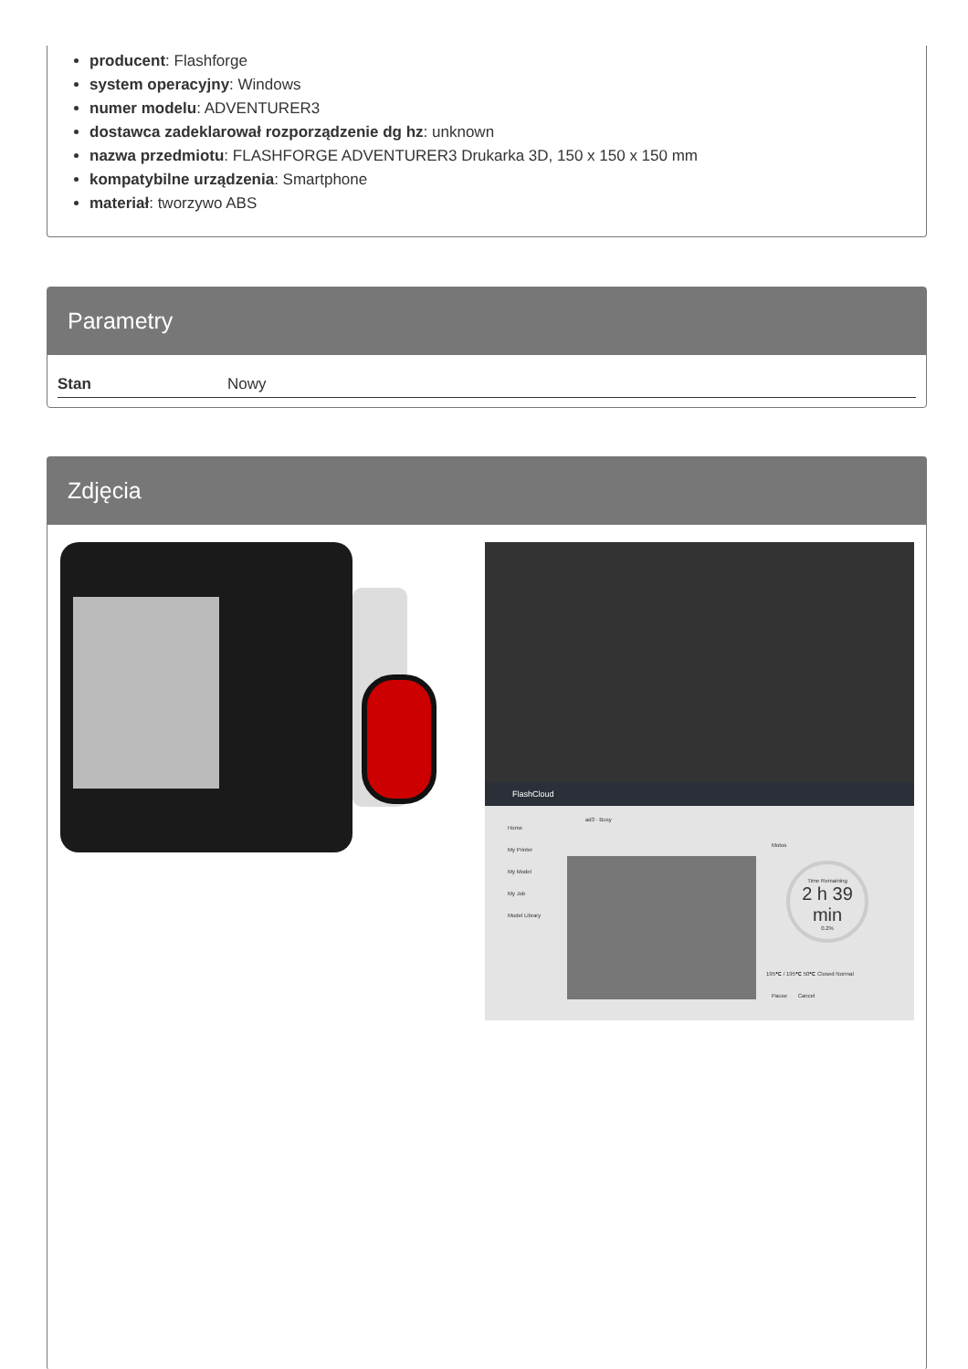producent: Flashforge
system operacyjny: Windows
numer modelu: ADVENTURER3
dostawca zadeklarował rozporządzenie dg hz: unknown
nazwa przedmiotu: FLASHFORGE ADVENTURER3 Drukarka 3D, 150 x 150 x 150 mm
kompatybilne urządzenia: Smartphone
materiał: tworzywo ABS
Parametry
| Stan | Nowy |
Zdjęcia
FlashCloud
Home
My Printer
My Model
My Job
Model Library
ad3 · Busy
Motos
Time Remaining
2 h 39 min
0.2%
195℃ / 195℃ 50℃ Closed Normal
Pause Cancel